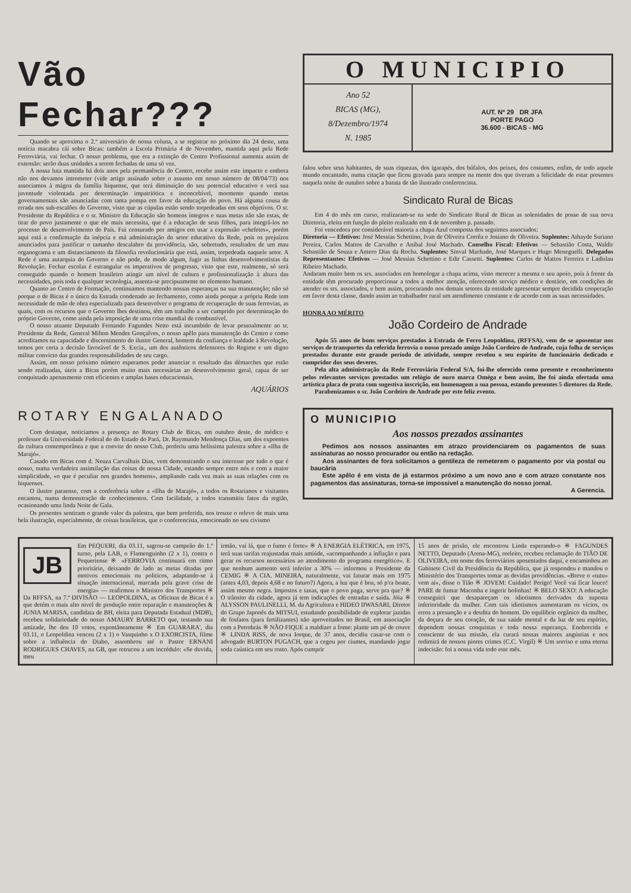Vão Fechar???
Quando se aproxima o 2.º aniversário de nossa coluna, a se registrar no próximo dia 24 deste, uma notícia macabra cái sobre Bicas: também a Escola Primária 4 de Novembro, mantida aqui pela Rede Ferroviária, vai fechar. O nosso problema, que era a extinção do Centro Profissional aumenta assim de extensão: serão duas unidades a serem fechadas de uma só vez.
A nossa luta mantida há dois anos pela permanência do Centro, recebe assim este impacto e embora não nos devamos intrometer (vide artigo assinado sobre o assunto em nosso número de 08/04/73) nos associamos à mágoa da família biquense, que terá diminuição do seu potencial educativo e verá sua juventude violentada por determinação impatriótica e inconcebível, mormente quando metas governamentais são anunciadas com tanta pompa em favor da educação do povo. Há alguma cousa de errada nos sub-escalões do Governo, visto que as cúpulas estão sendo torpedeadas em seus objetivos. O sr. Presidente da República e o sr. Ministro da Educação são homens íntegros e suas metas não são estas, de tirar do povo justamente o que ele mais necessita, que é a educação de seus filhos, para integrá-los no processo de desenvolvimento do País. Fui censurado por amigos em usar a expressão «chefetes», porém aqui está a confirmação da inépcia e má administração do setor educativo da Rede, pois os prejuízos anunciados para justificar o tamanho descalabro da providência, são, sobretudo, resultados de um mau organograma e um distanciamento da filosofia revolucionária que está, assim, torpedeada naquele setor. A Rede é uma autarquia do Governo e não pode, de modo algum, fugir as linhas desenvolvimentistas da Revolução. Fechar escolas é estrangular os imperativos de progresso, visto que este, realmente, só será conseguido quando o homem brasileiro atingir um nível de cultura e profissionalização à altura das necessidades, pois toda e qualquer tecnologia, assenta-se precipuamente no elemento humano.
Quanto ao Centro de Formação, continuamos mantendo nossas esperanças na sua manutenção; não só porque o de Bicas é o único da Estrada condenado ao fechamento, como ainda porque a própria Rede tem necessidade de mão de obra especializada para desenvolver o programa de recuperação de suas ferrovias, as quais, com os recursos que o Governo lhes destinou, têm um trabalho a ser cumprido por determinação do próprio Governo, como ainda pela imposição de uma crise mundial de combustível.
O nosso atuante Deputado Fernando Fagundes Netto está incumbido de levar pessoalmente ao sr. Presidente da Rede, General Milton Mendes Gonçalves, o nosso apêlo para manutenção do Centro e como acreditamos na capacidade e discernimento do ilustre General, homem da confiança e lealdade à Revolução, temos por certa a decisão favorável de S. Excia., um dos autênticos defensores do Regime e um digno militar convicto das grandes responsabilidades de seu cargo.
Assim, em nosso próximo número esperamos poder anunciar o resultado das démarches que estão sendo realizadas, úteis a Bicas porém muito mais necessárias ao desenvolvimento geral, capaz de ser conquistado apenasmente com eficientes e amplas bases educacionais.
AQUÁRIOS
ROTARY ENGALANADO
Com destaque, noticiamos a presença no Rotary Club de Bicas, em outubro deste, do médico e professor da Universidade Federal do do Estado do Pará, Dr. Raymundo Mendonça Dias, um dos expoentes da cultura contemporânea e que a convite do nosso Club, proferiu uma belíssima palestra sobre a «Ilha de Marajó».
Casado em Bicas com d. Neuza Carvalhais Dias, vem demonstrando o seu interesse por tudo o que é nosso, numa verdadeira assimilação das coisas de nossa Cidade, estando sempre entre nós e com a maior simplicidade, «o que é peculiar nos grandes homens», ampliando cada vez mais as suas relações com os biquenses.
O ilustre paraense, com a conferência sobre a «Ilha de Marajó», a todos os Rotarianos e visitantes encantou, numa demonstração de conhecimentos. Com facilidade, a todos transmitiu fatos da região, ocasionando uma linda Noite de Gala.
Os presentes sentiram o grande valor da palestra, que bem proferida, nos trouxe o relevo de mais uma bela ilustração, especialmente, de coisas brasileiras, que o conferencista, emocionado no seu civismo
O MUNICIPIO
Ano 52
BICAS (MG),
8/Dezembro/1974
N. 1985
AUT. Nº 29 DR JFA
PORTE PAGO
36.600 - BICAS - MG
falou sobre seus habitantes, de suas riquezas, dos igarapés, dos búfalos, dos peixes, dos costumes, enfim, de todo aquele mundo encantado, numa citação que ficou gravada para sempre na mente dos que tiveram a felicidade de estar presentes naquela noite de outubro sobre a batuta de tão ilustrado conferencista.
Sindicato Rural de Bicas
Em 4 do mês em curso, realizaram-se na sede do Sindicato Rural de Bicas as solenidades de posse de sua nova Diretoria, eleita em função do pleito realizado em 4 de novembro p. passado.
Foi vencedora por considerável maioria a chapa Azul composta dos seguintes associados:
Diretoria — Efetivos: José Messias Schettino, Ivan de Oliveira Corrêa e Josiano de Oliveira. Suplentes: Athayde Suriano Pereira, Carlos Mattos de Carvalho e Aníbal José Machado. Conselho Fiscal: Efetivos — Sebastião Costa, Waldir Sebastião de Souza e Antero Dias da Rocha. Suplentes: Sinval Machado, José Marques e Hugo Meneguelli. Delegados Representantes: Efetivos — José Messias Schettino e Edir Cassetti. Suplentes: Carlos de Mattos Ferreira e Ladislau Ribeiro Machado.
Andaram muito bem os srs. associados em homologar a chapa acima, visto merecer a mesma o seu apoio, pois à frente da entidade têm procurado proporcionar a todos a melhor atenção, oferecendo serviço médico e dentário, em condições de atender os srs. associados, e bem assim, procurando nos demais setores da entidade apresentar sempre decidida cooperação em favor desta classe, dando assim ao trabalhador rural um atendimento constante e de acordo com as suas necessidades.
HONRA AO MÉRITO
João Cordeiro de Andrade
Após 55 anos de bons serviços prestados à Estrada de Ferro Leopoldina, (RFFSA), vem de se aposentar nos serviços de transportes da referida ferrovia o nosso prezado amigo João Cordeiro de Andrade, cuja folha de serviços prestados durante este grande período de atividade, sempre revelou o seu espírito de funcionário dedicado e cumpridor dos seus deveres.
Pela alta administração da Rede Ferroviária Federal S/A, foi-lhe oferecido como presente e reconhecimento pelos relevantes serviços prestados um relógio de ouro marca Oméga e bem assim, lhe foi ainda ofertada uma artística placa de prata com sugestiva inscrição, em homenagem a sua pessoa, estando presentes 5 diretores da Rede.
Parabenizamos o sr. João Cordeiro de Andrade per este feliz evento.
O MUNICIPIO
Aos nossos prezados assinantes
Pedimos aos nossos assinantes em atrazo providenciarem os pagamentos de suas assinaturas ao nosso procurador ou então na redação.
Aos assinantes de fora solicitamos a gentileza de remeterem o pagamento por via postal ou baucária
Este apêlo é em vista de já estarmos próximo a um novo ano e com atrazo constante nos pagamentos das assinaturas, torna-se impossivel a manutenção do nosso jornal.
A Gerencia.
JB Em PEQUERI, dia 03.11, sagrou-se campeão do 1.º turno, pela LAB, o Flamenguinho (2 x 1), contra o Pequeriense ※ «FERROVIA continuará em ritmo prioritário, deixando de lado as metas ditadas por motivos emocionais ou politicos, adaptando-se à situação internacional, marcada pela grave crise de energia» — reafirmou o Ministro dos Transportes ※ Da RFFSA, na 7.ª DIVISÃO — LEOPOLDINA, as Oficinas de Bicas é a que detém o mais alto nivel de produção entre reparação e manutenções & JUNIA MARISA, candidata de BH, eleita para Deputada Estadual (MDB), recebeu solidariedade do nosso AMAURY BARRETO que, testando sua amizade, lhe deu 10 votos, expontâneamente ※ Em GUARARA', dia 03.11, o Leopoldina venceu (2 x 1) o Vasquinho x O EXORCISTA, filme sobre a influência do Diabo, assombrou até o Pastor ERNANI RODRIGUES CHAVES, na GB, que retrucou a um incrédulo: «Se duvida, meu
irmão, vai lá, que o fumo é forte» ※ A ENERGIA ELÉTRICA, em 1975, terá suas tarifas reajustadas mais amiúde, «acompanhando a inflação e para gerar os recursos necessários ao atendimento do programa energético». E que nenhum aumento será inferior a 30% — informou o Presidente da CEMIG ※ A CIA. MINEIRA, naturalmente, vai faturar mais em 1975 (antes 4,03, depois 4,68 e no futuro?) Agora, a luz que é boa, só p'ra boate, assim mesmo negra. Impostos e taxas, que o povo paga, serve pra que? ※ O trânsito da cidade, agora já tem indicações de entradas e saída. Jóia ※ ALYSSON PAULINELLI, M. da Agricultura e HIDEO IIWASARI, Diretor do Grupo Japonês da MITSUI, estudando possibilidade de explorar jazidas de fosfatos (para fertilizantes) não aproveitados no Brasil, em associação com a Petrobrás ※ NÃO FIQUE a maldizer a fome: plante um pé de couve ※ LINDA RISS, de nova Iorque, de 37 anos, decidiu casar-se com o advogado BURTON PUGACH, que a cegou por ciumes, mandando jogar soda caústica em seu rosto. Após cumprir
15 anos de prisão, ele encontrou Linda esperando-o ※ FAGUNDES NETTO, Deputado (Arena-MG), reeleito, recebeu reclamação do TIÃO DE OLIVEIRA, em nome dos ferroviários aposentados daqui, e encaminhou ao Gabinete Civil da Presidência da República, que já respondeu e mandou o Ministério dos Transportes tomar as devidas providências. «Breve o «tutu» vem aí», disse o Tião ※ JOVEM: Cuidado! Perigo! Você vai ficar louco! PARE de fumar Maconha e ingerir bolinhas! ※ BELO SEXO: A educação conseguirá que desapareçam os idiotismos derivados da suposta inferioridade da mulher. Com tais idiotismos aumentaram os vícios, os erros a presunção e a desdita do homem. Do equilíbrio orgânico da mulher, da doçura de seu coração, de sua saúde mental e da luz de seu espírito, dependem nossas conquistas e toda nossa esperança. Enobrecida e consciente de sua missão, ela curará nossas maiores angústias e nos redimirá de nossos piores crimes (C.C. Virgil) ※ Um sorriso e uma eterna indecisão: foi a nossa vida todo este mês.